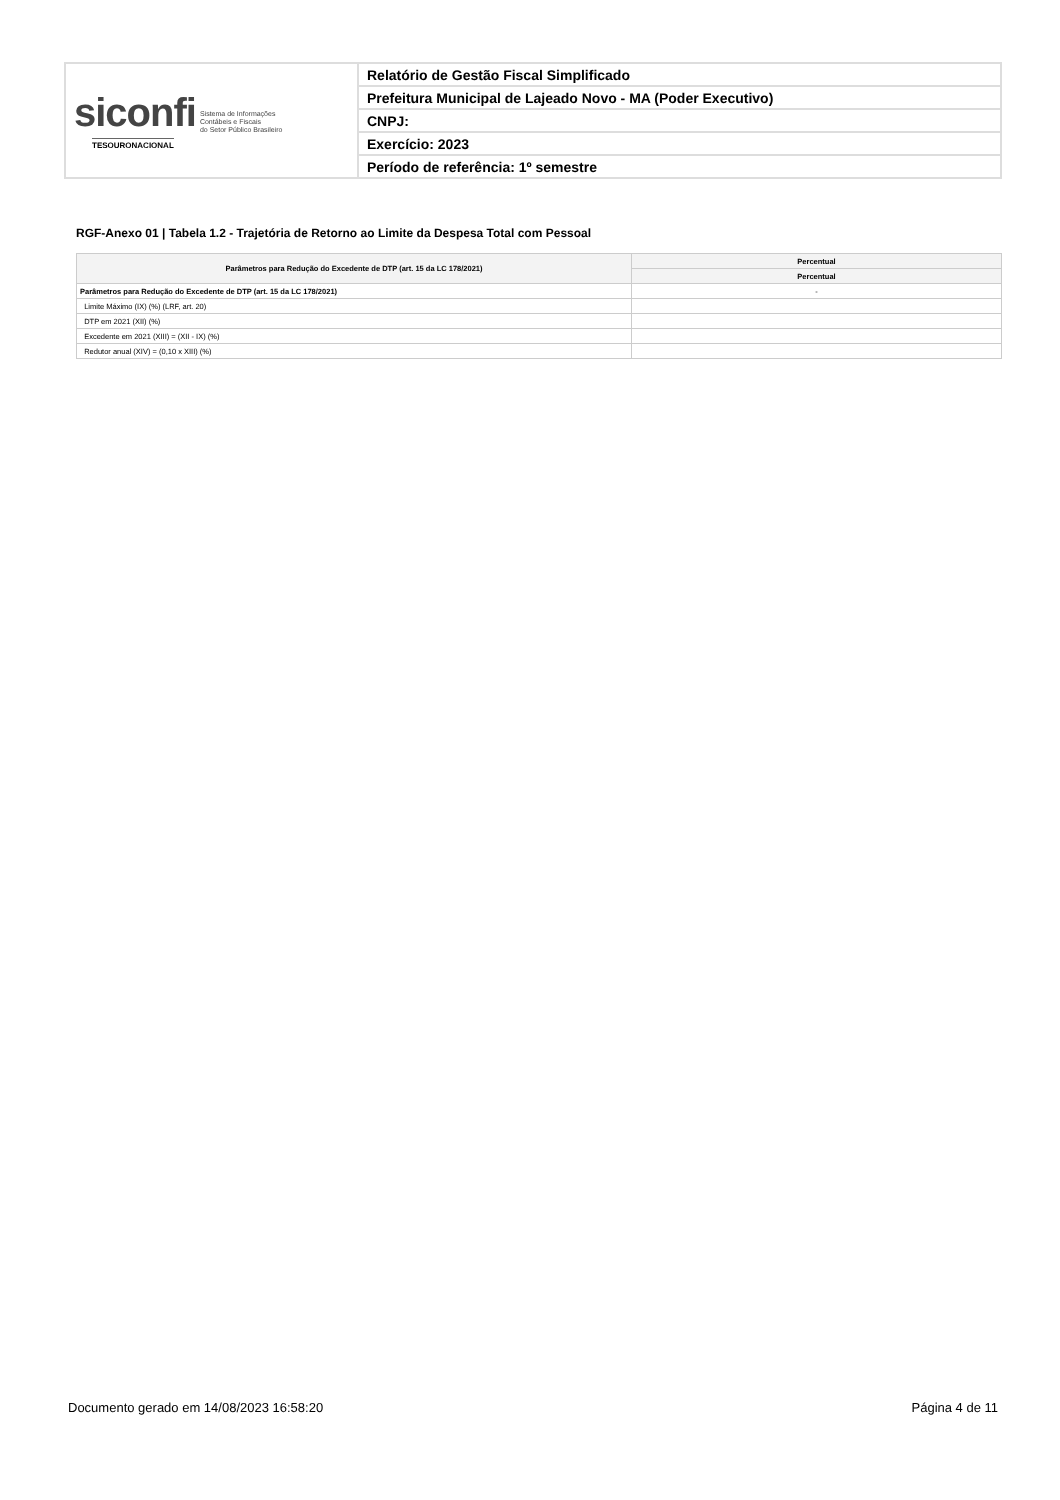| siconfi Sistema de Informações Contábeis e Fiscais do Setor Público Brasileiro TESOURONACIONAL | Relatório de Gestão Fiscal Simplificado |
| | Prefeitura Municipal de Lajeado Novo - MA (Poder Executivo) |
| | CNPJ: |
| | Exercício: 2023 |
| | Período de referência: 1º semestre |
RGF-Anexo 01 | Tabela 1.2 - Trajetória de Retorno ao Limite da Despesa Total com Pessoal
| Parâmetros para Redução do Excedente de DTP (art. 15 da LC 178/2021) | Percentual |
| --- | --- |
| | Percentual |
| Parâmetros para Redução do Excedente de DTP (art. 15 da LC 178/2021) | - |
| Limite Máximo (IX) (%) (LRF, art. 20) | |
| DTP em 2021 (XII) (%) | |
| Excedente em 2021 (XIII) = (XII - IX) (%) | |
| Redutor anual (XIV) = (0,10 x XIII) (%) | |
Documento gerado em 14/08/2023 16:58:20
Página 4 de 11